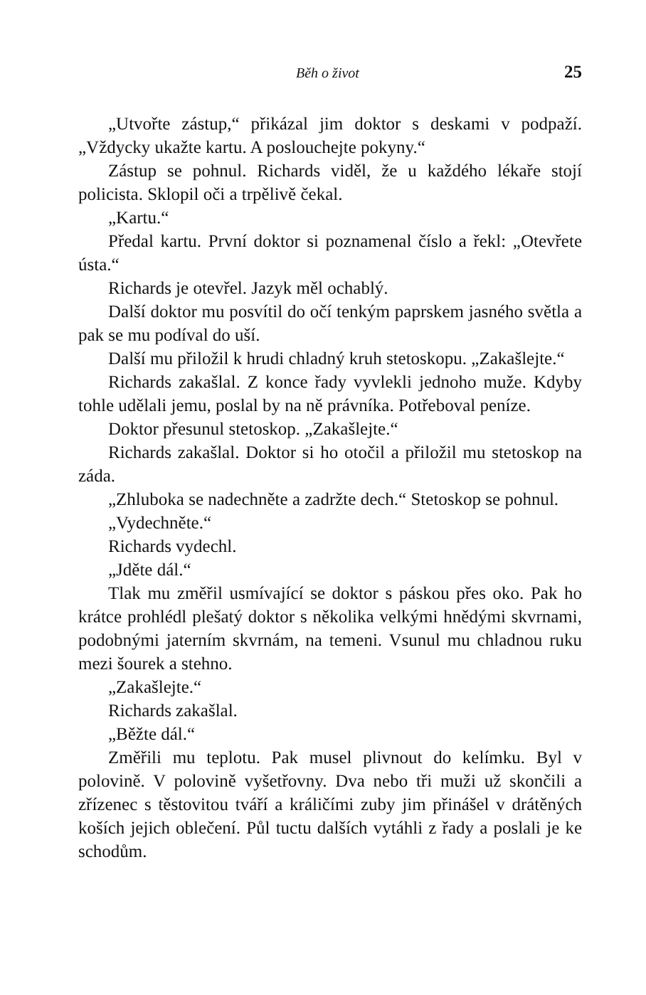Běh o život 25
„Utvořte zástup,“ přikázal jim doktor s deskami v podpaží. „Vždycky ukažte kartu. A poslouchejte pokyny.“
Zástup se pohnul. Richards viděl, že u každého lékaře stojí policista. Sklopil oči a trpělivě čekal.
„Kartu.“
Předal kartu. První doktor si poznamenal číslo a řekl: „Otevřete ústa.“
Richards je otevřel. Jazyk měl ochablý.
Další doktor mu posvítil do očí tenkým paprskem jasného světla a pak se mu podíval do uší.
Další mu přiložil k hrudi chladný kruh stetoskopu. „Zakašlejte.“
Richards zakašlal. Z konce řady vyvlekli jednoho muže. Kdyby tohle udělali jemu, poslal by na ně právníka. Potřeboval peníze.
Doktor přesunul stetoskop. „Zakašlejte.“
Richards zakašlal. Doktor si ho otočil a přiložil mu stetoskop na záda.
„Zhluboka se nadechněte a zadržte dech.“ Stetoskop se pohnul.
„Vydechněte.“
Richards vydechl.
„Jděte dál.“
Tlak mu změřil usmívající se doktor s páskou přes oko. Pak ho krátce prohlédl plešatý doktor s několika velkými hnědými skvrnami, podobnými jaterním skvrnám, na temeni. Vsunul mu chladnou ruku mezi šourek a stehno.
„Zakašlejte.“
Richards zakašlal.
„Běžte dál.“
Změřili mu teplotu. Pak musel plivnout do kelímku. Byl v polovině. V polovině vyšetřovny. Dva nebo tři muži už skončili a zřízenec s těstovitou tváří a králičími zuby jim přinášel v drátěných koších jejich oblečení. Půl tuctu dalších vytáhli z řady a poslali je ke schodům.